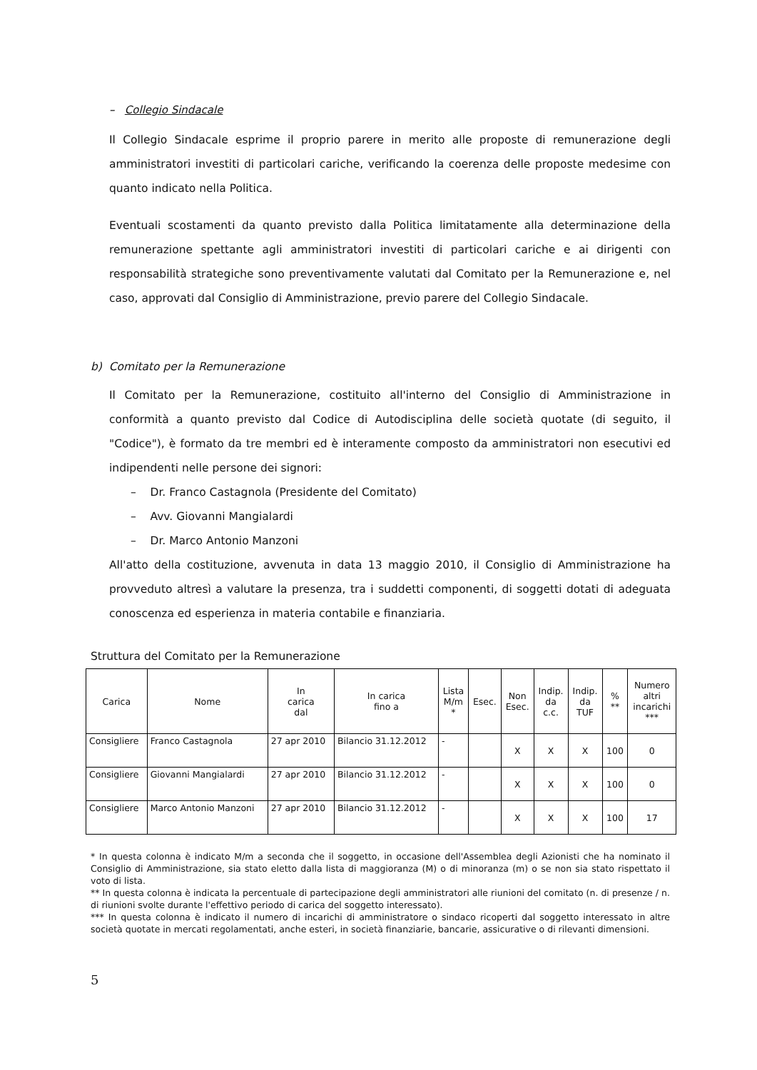– Collegio Sindacale
Il Collegio Sindacale esprime il proprio parere in merito alle proposte di remunerazione degli amministratori investiti di particolari cariche, verificando la coerenza delle proposte medesime con quanto indicato nella Politica.
Eventuali scostamenti da quanto previsto dalla Politica limitatamente alla determinazione della remunerazione spettante agli amministratori investiti di particolari cariche e ai dirigenti con responsabilità strategiche sono preventivamente valutati dal Comitato per la Remunerazione e, nel caso, approvati dal Consiglio di Amministrazione, previo parere del Collegio Sindacale.
b) Comitato per la Remunerazione
Il Comitato per la Remunerazione, costituito all'interno del Consiglio di Amministrazione in conformità a quanto previsto dal Codice di Autodisciplina delle società quotate (di seguito, il "Codice"), è formato da tre membri ed è interamente composto da amministratori non esecutivi ed indipendenti nelle persone dei signori:
– Dr. Franco Castagnola (Presidente del Comitato)
– Avv. Giovanni Mangialardi
– Dr. Marco Antonio Manzoni
All'atto della costituzione, avvenuta in data 13 maggio 2010, il Consiglio di Amministrazione ha provveduto altresì a valutare la presenza, tra i suddetti componenti, di soggetti dotati di adeguata conoscenza ed esperienza in materia contabile e finanziaria.
Struttura del Comitato per la Remunerazione
| Carica | Nome | In carica dal | In carica fino a | Lista M/m * | Esec. | Non Esec. | Indip. da c.c. | Indip. da TUF | % ** | Numero altri incarichi *** |
| --- | --- | --- | --- | --- | --- | --- | --- | --- | --- | --- |
| Consigliere | Franco Castagnola | 27 apr 2010 | Bilancio 31.12.2012 | - | | X | X | X | 100 | 0 |
| Consigliere | Giovanni Mangialardi | 27 apr 2010 | Bilancio 31.12.2012 | - | | X | X | X | 100 | 0 |
| Consigliere | Marco Antonio Manzoni | 27 apr 2010 | Bilancio 31.12.2012 | - | | X | X | X | 100 | 17 |
* In questa colonna è indicato M/m a seconda che il soggetto, in occasione dell'Assemblea degli Azionisti che ha nominato il Consiglio di Amministrazione, sia stato eletto dalla lista di maggioranza (M) o di minoranza (m) o se non sia stato rispettato il voto di lista.
** In questa colonna è indicata la percentuale di partecipazione degli amministratori alle riunioni del comitato (n. di presenze / n. di riunioni svolte durante l'effettivo periodo di carica del soggetto interessato).
*** In questa colonna è indicato il numero di incarichi di amministratore o sindaco ricoperti dal soggetto interessato in altre società quotate in mercati regolamentati, anche esteri, in società finanziarie, bancarie, assicurative o di rilevanti dimensioni.
5